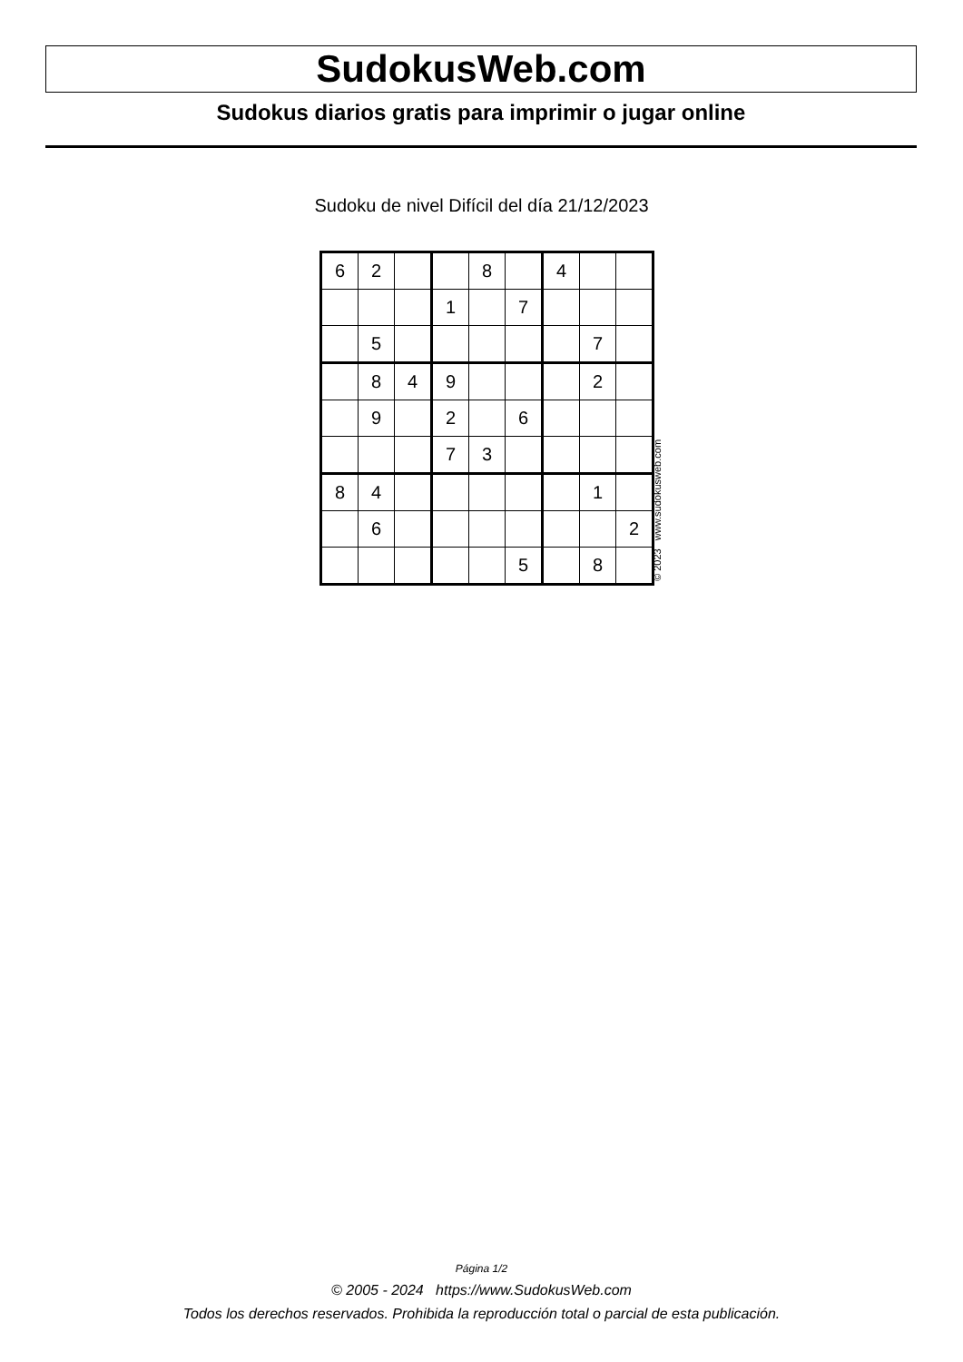SudokusWeb.com
Sudokus diarios gratis para imprimir o jugar online
Sudoku de nivel Difícil del día 21/12/2023
| 6 | 2 | | | 8 | | 4 | | |
| | | | 1 | | 7 | | | |
| | 5 | | | | | | 7 | |
| | 8 | 4 | 9 | | | | 2 | |
| | 9 | | 2 | | 6 | | | |
| | | | 7 | 3 | | | | |
| 8 | 4 | | | | | | 1 | |
| | 6 | | | | | | | 2 |
| | | | | | 5 | | 8 | |
© 2023 www.sudokusweb.com
Página 1/2
© 2005 - 2024 https://www.SudokusWeb.com
Todos los derechos reservados. Prohibida la reproducción total o parcial de esta publicación.